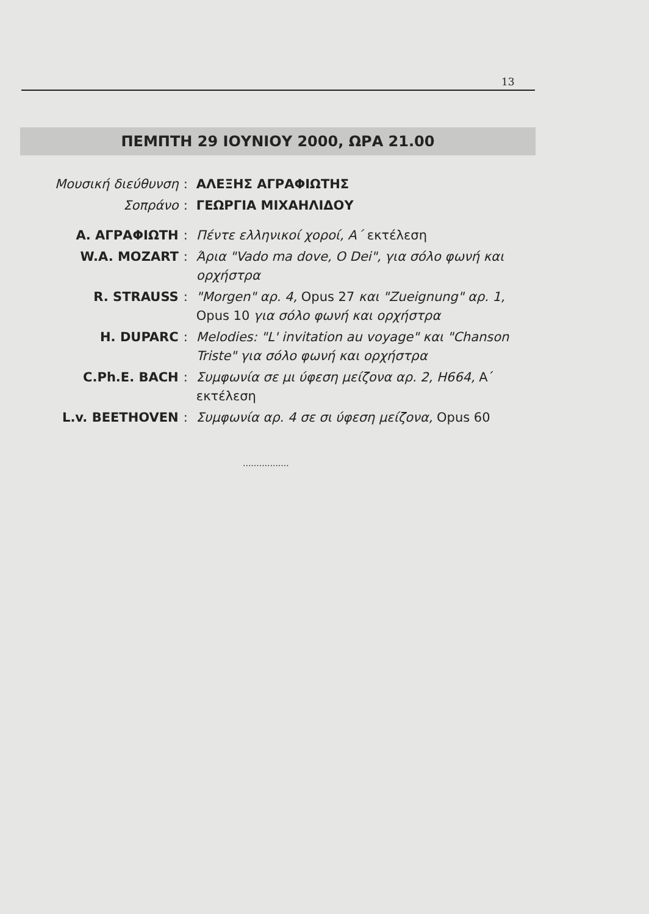13
ΠΕΜΠΤΗ 29 ΙΟΥΝΙΟΥ 2000, ΩΡΑ 21.00
| Μουσική διεύθυνση | : | ΑΛΕΞΗΣ ΑΓΡΑΦΙΩΤΗΣ |
| Σοπράνο | : | ΓΕΩΡΓΙΑ ΜΙΧΑΗΛΙΔΟΥ |
| Α. ΑΓΡΑΦΙΩΤΗ | : | Πέντε ελληνικοί χοροί, Α΄ εκτέλεση |
| W.A. MOZART | : | Άρια "Vado ma dove, O Dei", για σόλο φωνή και ορχήστρα |
| R. STRAUSS | : | "Morgen" αρ. 4, Opus 27 και "Zueignung" αρ. 1, Opus 10 για σόλο φωνή και ορχήστρα |
| H. DUPARC | : | Melodies: "L' invitation au voyage" και "Chanson Triste" για σόλο φωνή και ορχήστρα |
| C.Ph.E. BACH | : | Συμφωνία σε μι ύφεση μείζονα αρ. 2, H664, Α΄ εκτέλεση |
| L.v. BEETHOVEN | : | Συμφωνία αρ. 4 σε σι ύφεση μείζονα, Opus 60 |
.................